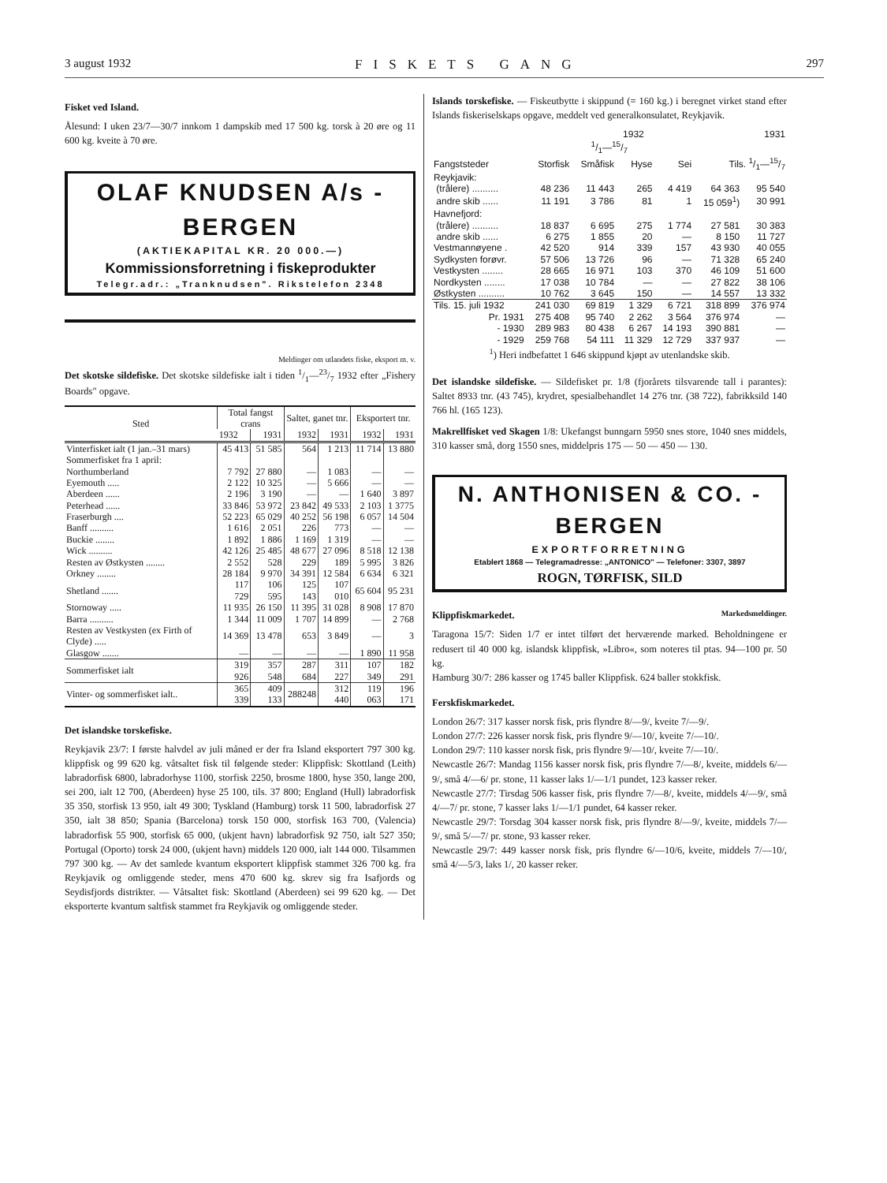3 august 1932 FISKETS GANG 297
Fisket ved Island.
Ålesund: I uken 23/7—30/7 innkom 1 dampskib med 17 500 kg. torsk à 20 øre og 11 600 kg. kveite à 70 øre.
OLAF KNUDSEN A/s - BERGEN
(AKTIEKAPITAL KR. 20 000.—)
Kommissionsforretning i fiskeprodukter
Telegr.adr.: „Tranknudsen". Rikstelefon 2348
Meldinger om utlandets fiske, eksport m. v.
Det skotske sildefiske. Det skotske sildefiske ialt i tiden 1/1—23/7 1932 efter „Fishery Boards" opgave.
| Sted | Total fangst crans | | Saltet, ganet tnr. | | Eksportert tnr. | |
| --- | --- | --- | --- | --- | --- | --- |
| | 1932 | 1931 | 1932 | 1931 | 1932 | 1931 |
| Vinterfisket ialt (1 jan.–31 mars) | 45 413 | 51 585 | 564 | 1 213 | 11 714 | 13 880 |
| Sommerfisket fra 1 april: | | | | | | |
| Northumberland | 7 792 | 27 880 | — | 1 083 | — | — |
| Eyemouth ..... | 2 122 | 10 325 | — | 5 666 | — | — |
| Aberdeen ...... | 2 196 | 3 190 | — | — | 1 640 | 3 897 |
| Peterhead ...... | 33 846 | 53 972 | 23 842 | 49 533 | 2 103 | 1 3775 |
| Fraserburgh .... | 52 223 | 65 029 | 40 252 | 56 198 | 6 057 | 14 504 |
| Banff .......... | 1 616 | 2 051 | 226 | 773 | — | — |
| Buckie ........ | 1 892 | 1 886 | 1 169 | 1 319 | — | — |
| Wick .......... | 42 126 | 25 485 | 48 677 | 27 096 | 8 518 | 12 138 |
| Resten av Østkysten ........ | 2 552 | 528 | 229 | 189 | 5 995 | 3 826 |
| Orkney ........ | 28 184 | 9 970 | 34 391 | 12 584 | 6 634 | 6 321 |
| Shetland ....... | 117 729 | 106 595 | 125 143 | 107 010 | 65 604 | 95 231 |
| Stornoway ..... | 11 935 | 26 150 | 11 395 | 31 028 | 8 908 | 17 870 |
| Barra .......... | 1 344 | 11 009 | 1 707 | 14 899 | — | 2 768 |
| Resten av Vestkysten (ex Firth of Clyde) ..... | 14 369 | 13 478 | 653 | 3 849 | — | 3 |
| Glasgow ....... | — | — | — | — | 1 890 | 11 958 |
| Sommerfisket ialt | 319 926 | 357 548 | 287 684 | 311 227 | 107 349 | 182 291 |
| Vinter- og sommerfisket ialt.. | 365 339 | 409 133 | 288248 | 312 440 | 119 063 | 196 171 |
Det islandske torskefiske.
Reykjavik 23/7: I første halvdel av juli måned er der fra Island eksportert 797 300 kg. klippfisk og 99 620 kg. våtsaltet fisk til følgende steder: Klippfisk: Skottland (Leith) labradorfisk 6800, labradorhyse 1100, storfisk 2250, brosme 1800, hyse 350, lange 200, sei 200, ialt 12 700, (Aberdeen) hyse 25 100, tils. 37 800; England (Hull) labradorfisk 35 350, storfisk 13 950, ialt 49 300; Tyskland (Hamburg) torsk 11 500, labradorfisk 27 350, ialt 38 850; Spania (Barcelona) torsk 150 000, storfisk 163 700, (Valencia) labradorfisk 55 900, storfisk 65 000, (ukjent havn) labradorfisk 92 750, ialt 527 350; Portugal (Oporto) torsk 24 000, (ukjent havn) middels 120 000, ialt 144 000. Tilsammen 797 300 kg. — Av det samlede kvantum eksportert klippfisk stammet 326 700 kg. fra Reykjavik og omliggende steder, mens 470 600 kg. skrev sig fra Isafjords og Seydisfjords distrikter. — Våtsaltet fisk: Skottland (Aberdeen) sei 99 620 kg. — Det eksporterte kvantum saltfisk stammet fra Reykjavik og omliggende steder.
Islands torskefiske. — Fiskeutbytte i skippund (= 160 kg.) i beregnet virket stand efter Islands fiskeriselskaps opgave, meddelt ved generalkonsulatet, Reykjavik.
| | 1932 | | | | | 1931 |
| | 1/1—15/7 | | | | | |
| Fangststeder | Storfisk | Småfisk | Hyse | Sei | Tils. 1/1—15/7 | |
| Reykjavik: | | | | | | |
| (trålere) .......... | 48 236 | 11 443 | 265 | 4 419 | 64 363 | 95 540 |
| andre skib ...... | 11 191 | 3 786 | 81 | 1 | 15 059<sup>1</sup>) | 30 991 |
| Havnefjord: | | | | | | |
| (trålere) .......... | 18 837 | 6 695 | 275 | 1 774 | 27 581 | 30 383 |
| andre skib ...... | 6 275 | 1 855 | 20 | — | 8 150 | 11 727 |
| Vestmannøyene . | 42 520 | 914 | 339 | 157 | 43 930 | 40 055 |
| Sydkysten forøvr. | 57 506 | 13 726 | 96 | — | 71 328 | 65 240 |
| Vestkysten ........ | 28 665 | 16 971 | 103 | 370 | 46 109 | 51 600 |
| Nordkysten ........ | 17 038 | 10 784 | — | — | 27 822 | 38 106 |
| Østkysten .......... | 10 762 | 3 645 | 150 | — | 14 557 | 13 332 |
| Tils. 15. juli 1932 | 241 030 | 69 819 | 1 329 | 6 721 | 318 899 | 376 974 |
| Pr. 1931 | 275 408 | 95 740 | 2 262 | 3 564 | 376 974 | — |
| - 1930 | 289 983 | 80 438 | 6 267 | 14 193 | 390 881 | — |
| - 1929 | 259 768 | 54 111 | 11 329 | 12 729 | 337 937 | — |
<sup>1</sup>) Heri indbefattet 1 646 skippund kjøpt av utenlandske skib.
Det islandske sildefiske. — Sildefisket pr. 1/8 (fjorårets tilsvarende tall i parantes): Saltet 8933 tnr. (43 745), krydret, spesialbehandlet 14 276 tnr. (38 722), fabrikksild 140 766 hl. (165 123).
Makrellfisket ved Skagen 1/8: Ukefangst bunngarn 5950 snes store, 1040 snes middels, 310 kasser små, dorg 1550 snes, middelpris 175 — 50 — 450 — 130.
N. ANTHONISEN & CO. - BERGEN
EXPORTFORRETNING
Etablert 1868 — Telegramadresse: „ANTONICO" — Telefoner: 3307, 3897
ROGN, TØRFISK, SILD
Klippfiskmarkedet. Markedsmeldinger.
Taragona 15/7: Siden 1/7 er intet tilført det herværende marked. Beholdningene er redusert til 40 000 kg. islandsk klippfisk, »Libro«, som noteres til ptas. 94—100 pr. 50 kg.
Hamburg 30/7: 286 kasser og 1745 baller Klippfisk. 624 baller stokkfisk.
Ferskfiskmarkedet.
London 26/7: 317 kasser norsk fisk, pris flyndre 8/—9/, kveite 7/—9/.
London 27/7: 226 kasser norsk fisk, pris flyndre 9/—10/, kveite 7/—10/.
London 29/7: 110 kasser norsk fisk, pris flyndre 9/—10/, kveite 7/—10/.
Newcastle 26/7: Mandag 1156 kasser norsk fisk, pris flyndre 7/—8/, kveite, middels 6/—9/, små 4/—6/ pr. stone, 11 kasser laks 1/—1/1 pundet, 123 kasser reker.
Newcastle 27/7: Tirsdag 506 kasser fisk, pris flyndre 7/—8/, kveite, middels 4/—9/, små 4/—7/ pr. stone, 7 kasser laks 1/—1/1 pundet, 64 kasser reker.
Newcastle 29/7: Torsdag 304 kasser norsk fisk, pris flyndre 8/—9/, kveite, middels 7/—9/, små 5/—7/ pr. stone, 93 kasser reker.
Newcastle 29/7: 449 kasser norsk fisk, pris flyndre 6/—10/6, kveite, middels 7/—10/, små 4/—5/3, laks 1/, 20 kasser reker.